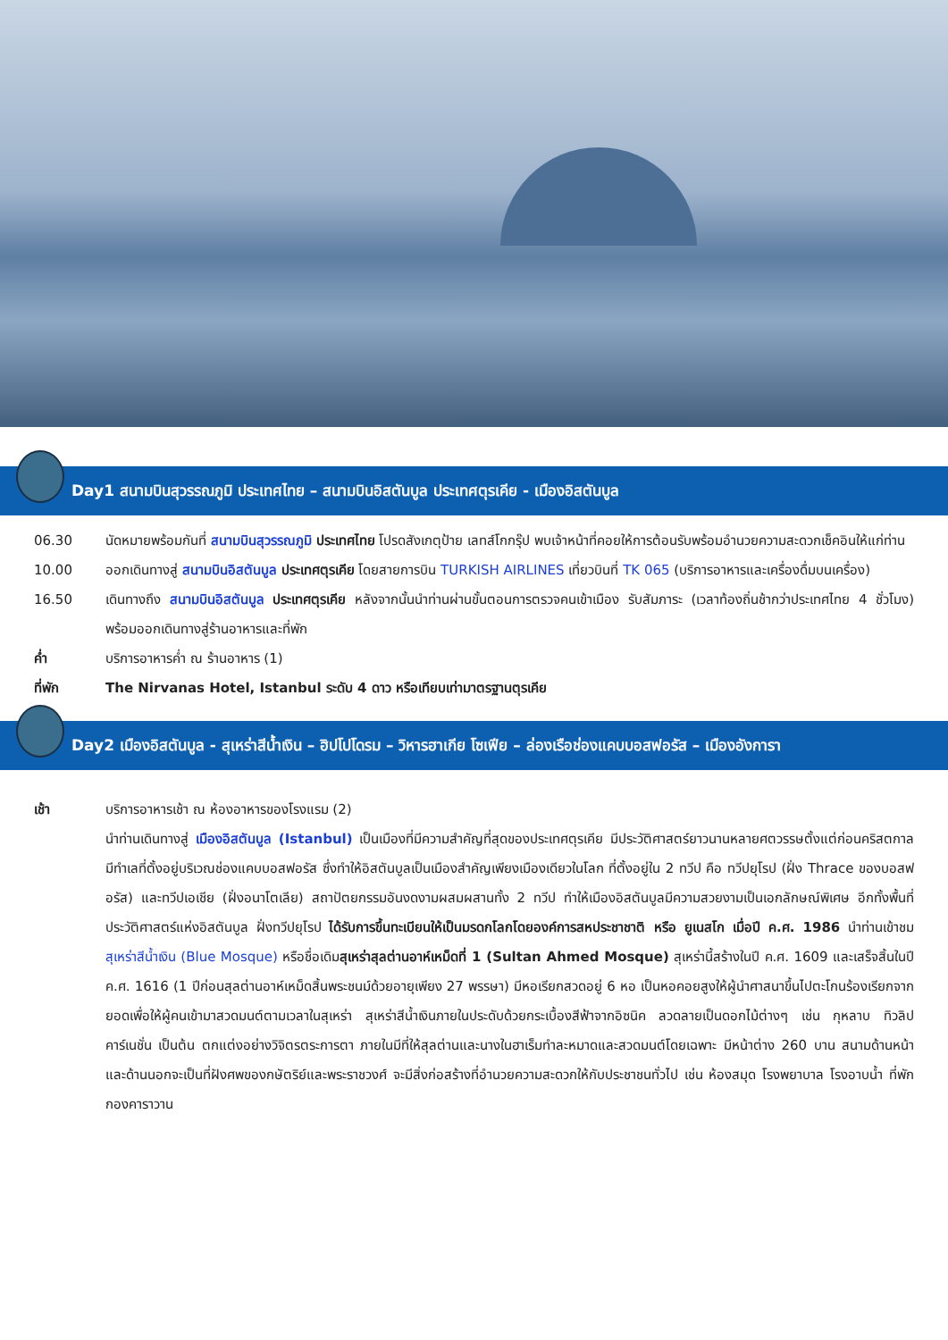Day1 สนามบินสุวรรณภูมิ ประเทศไทย – สนามบินอิสตันบูล ประเทศตุรเคีย - เมืองอิสตันบูล
06.30 นัดหมายพร้อมกันที่ สนามบินสุวรรณภูมิ ประเทศไทย โปรดสังเกตุป้าย เลทส์โกกรุ๊ป พบเจ้าหน้าที่คอยให้การต้อนรับพร้อมอำนวยความสะดวกเช็คอินให้แก่ท่าน
10.00 ออกเดินทางสู่ สนามบินอิสตันบูล ประเทศตุรเคีย โดยสายการบิน TURKISH AIRLINES เที่ยวบินที่ TK 065 (บริการอาหารและเครื่องดื่มบนเครื่อง)
16.50 เดินทางถึง สนามบินอิสตันบูล ประเทศตุรเคีย หลังจากนั้นนำท่านผ่านขั้นตอนการตรวจคนเข้าเมือง รับสัมภาระ (เวลาท้องถิ่นช้ากว่าประเทศไทย 4 ชั่วโมง) พร้อมออกเดินทางสู่ร้านอาหารและที่พัก
ค่ำ บริการอาหารค่ำ ณ ร้านอาหาร (1)
ที่พัก The Nirvanas Hotel, Istanbul ระดับ 4 ดาว หรือเทียบเท่ามาตรฐานตุรเคีย
Day2 เมืองอิสตันบูล - สุเหร่าสีน้ำเงิน – ฮิปโปโดรม – วิหารฮาเกีย โซเฟีย – ล่องเรือช่องแคบบอสฟอรัส – เมืองอังการา
เช้า บริการอาหารเช้า ณ ห้องอาหารของโรงแรม (2)
นำท่านเดินทางสู่ เมืองอิสตันบูล (Istanbul) เป็นเมืองที่มีความสำคัญที่สุดของประเทศตุรเคีย มีประวัติศาสตร์ยาวนานหลายศตวรรษตั้งแต่ก่อนคริสตกาล มีทำเลที่ตั้งอยู่บริเวณช่องแคบบอสฟอรัส ซึ่งทำให้อิสตันบูลเป็นเมืองสำคัญเพียงเมืองเดียวในโลก ที่ตั้งอยู่ใน 2 ทวีป คือ ทวีปยุโรป (ฝั่ง Thrace ของบอสฟอรัส) และทวีปเอเชีย (ฝั่งอนาโตเลีย) สถาปัตยกรรมอันงดงามผสมผสานทั้ง 2 ทวีป ทำให้เมืองอิสตันบูลมีความสวยงามเป็นเอกลักษณ์พิเศษ อีกทั้งพื้นที่ประวัติศาสตร์แห่งอิสตันบูล ฝั่งทวีปยุโรป ได้รับการขึ้นทะเบียนให้เป็นมรดกโลกโดยองค์การสหประชาชาติ หรือ ยูเนสโก เมื่อปี ค.ศ. 1986 นำท่านเข้าชม สุเหร่าสีน้ำเงิน (Blue Mosque) หรือชื่อเดิมสุเหร่าสุลต่านอาห์เหม็ดที่ 1 (Sultan Ahmed Mosque) สุเหร่านี้สร้างในปี ค.ศ. 1609 และเสร็จสิ้นในปี ค.ศ. 1616 (1 ปีก่อนสุลต่านอาห์เหม็ดสิ้นพระชนม์ด้วยอายุเพียง 27 พรรษา) มีหอเรียกสวดอยู่ 6 หอ เป็นหอคอยสูงให้ผู้นำศาสนาขึ้นไปตะโกนร้องเรียกจากยอดเพื่อให้ผู้คนเข้ามาสวดมนต์ตามเวลาในสุเหร่า สุเหร่าสีน้ำเงินภายในประดับด้วยกระเบื้องสีฟ้าจากอิซนิค ลวดลายเป็นดอกไม้ต่างๆ เช่น กุหลาบ ทิวลิป คาร์เนชั่น เป็นต้น ตกแต่งอย่างวิจิตรตระการตา ภายในมีที่ให้สุลต่านและนางในฮาเร็มทำละหมาดและสวดมนต์โดยเฉพาะ มีหน้าต่าง 260 บาน สนามด้านหน้าและด้านนอกจะเป็นที่ฝังศพของกษัตริย์และพระราชวงศ์ จะมีสิ่งก่อสร้างที่อำนวยความสะดวกให้กับประชาชนทั่วไป เช่น ห้องสมุด โรงพยาบาล โรงอาบน้ำ ที่พักกองคาราวาน